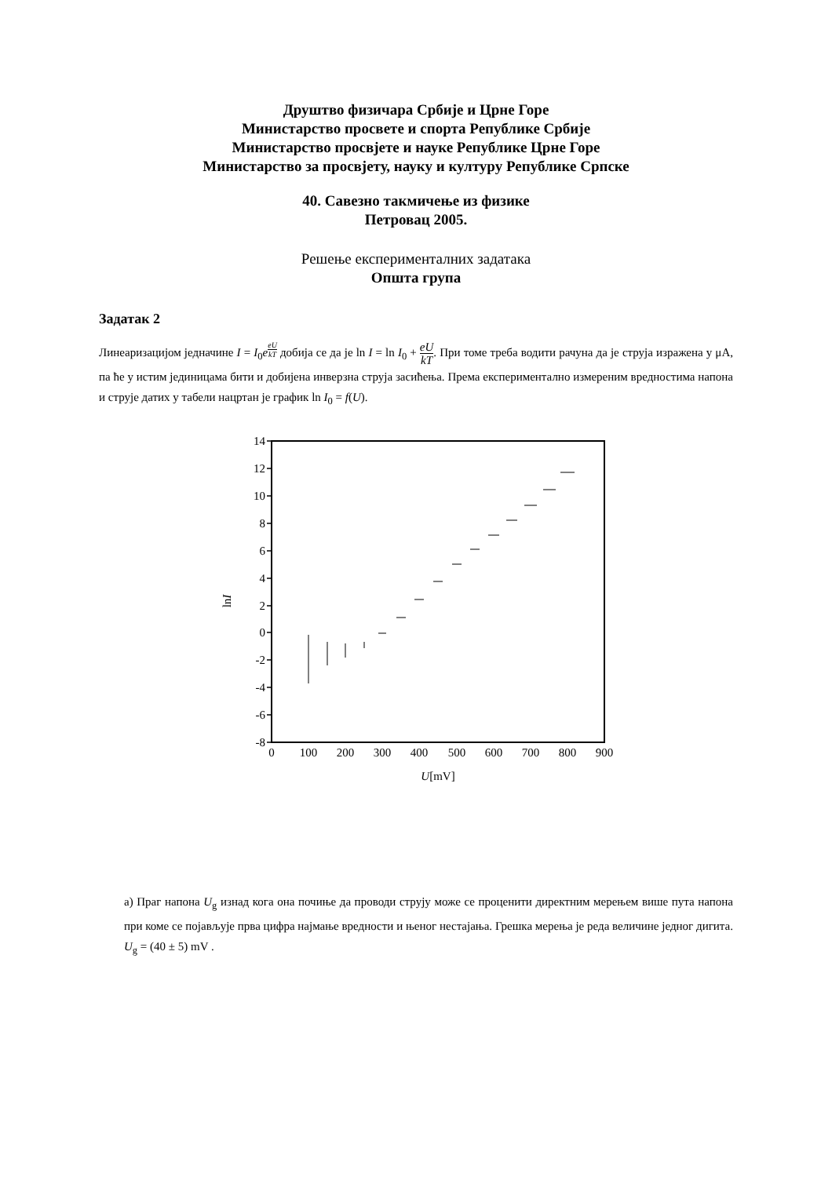Друштво физичара Србије и Црне Горе
Министарство просвете и спорта Републике Србије
Министарство просвјете и науке Републике Црне Горе
Министарство за просвјету, науку и културу Републике Српске
40. Савезно такмичење из физике
Петровац 2005.
Решење експерименталних задатака
Општа група
Задатак 2
Линеаризацијом једначине I = I<sub>0</sub>e<sup>eU kT</sup> добија се да је ln I = ln I<sub>0</sub> + eU kT. При томе треба водити рачуна да је струја изражена у μA, па ће у истим јединицама бити и добијена инверзна струја засићења. Према експериментално измереним вредностима напона и струје датих у табели нацртан је график ln I<sub>0</sub> = f(U).
14
12
10
8
6
4
2
0
-2
-4
-6
-8
0
100
200
300
400
500
600
700
800
900
U[mV]
lnI
а) Праг напона U<sub>g</sub> изнад кога она почиње да проводи струју може се проценити директним мерењем више пута напона при коме се појављује прва цифра најмање вредности и њеног нестајања. Грешка мерења је реда величине једног дигита. U<sub>g</sub> = (40 ± 5) mV .